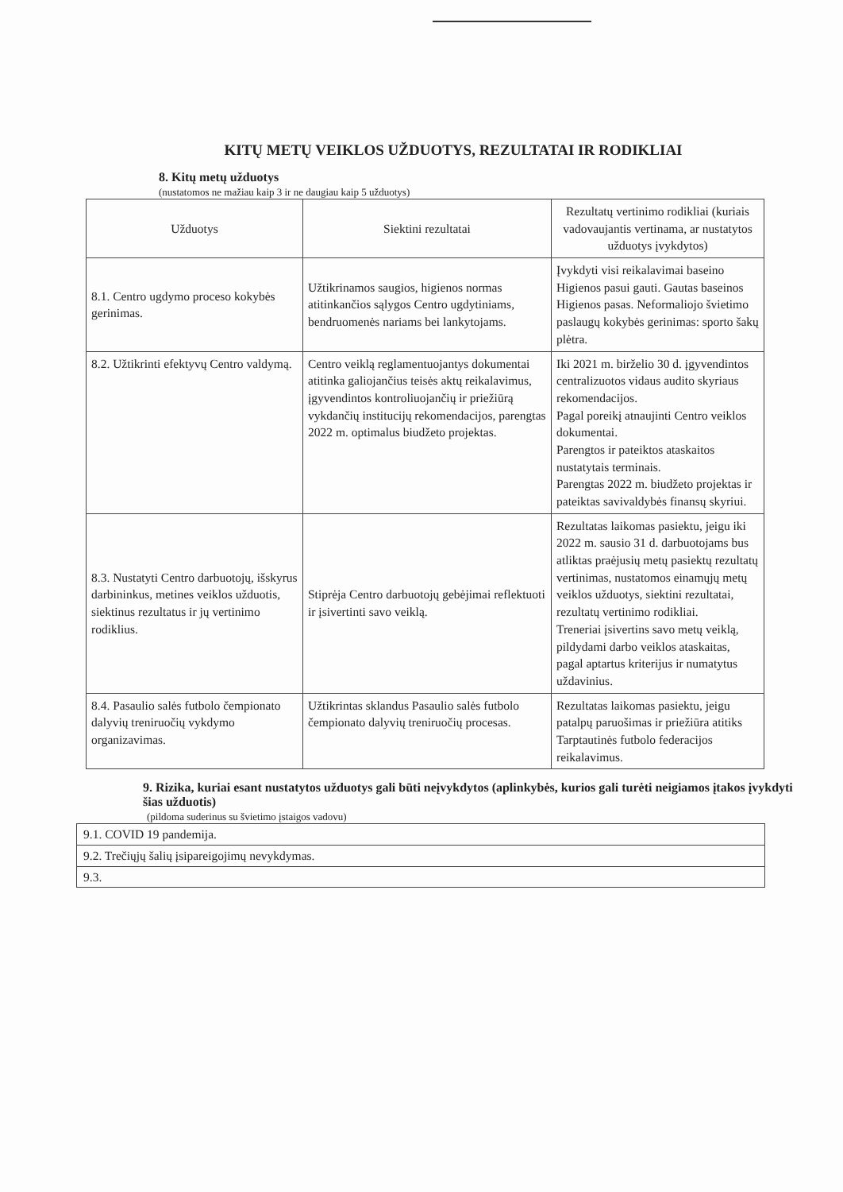KITŲ METŲ VEIKLOS UŽDUOTYS, REZULTATAI IR RODIKLIAI
8. Kitų metų užduotys
(nustatomos ne mažiau kaip 3 ir ne daugiau kaip 5 užduotys)
| Užduotys | Siektini rezultatai | Rezultatų vertinimo rodikliai (kuriais vadovaujantis vertinama, ar nustatytos užduotys įvykdytos) |
| --- | --- | --- |
| 8.1. Centro ugdymo proceso kokybės gerinimas. | Užtikrinamos saugios, higienos normas atitinkančios sąlygos Centro ugdytiniams, bendruomenės nariams bei lankytojams. | Įvykdyti visi reikalavimai baseino Higienos pasui gauti. Gautas baseinos Higienos pasas. Neformaliojo švietimo paslaugų kokybės gerinimas: sporto šakų plėtra. |
| 8.2. Užtikrinti efektyvų Centro valdymą. | Centro veiklą reglamentuojantys dokumentai atitinka galiojančius teisės aktų reikalavimus, įgyvendintos kontroliuojančių ir priežiūrą vykdančių institucijų rekomendacijos, parengtas 2022 m. optimalus biudžeto projektas. | Iki 2021 m. birželio 30 d. įgyvendintos centralizuotos vidaus audito skyriaus rekomendacijos. Pagal poreikį atnaujinti Centro veiklos dokumentai. Parengtos ir pateiktos ataskaitos nustatytais terminais. Parengtas 2022 m. biudžeto projektas ir pateiktas savivaldybės finansų skyriui. |
| 8.3. Nustatyti Centro darbuotojų, išskyrus darbininkus, metines veiklos užduotis, siektinus rezultatus ir jų vertinimo rodiklius. | Stiprėja Centro darbuotojų gebėjimai reflektuoti ir įsivertinti savo veiklą. | Rezultatas laikomas pasiektu, jeigu iki 2022 m. sausio 31 d. darbuotojams bus atliktas praėjusių metų pasiektų rezultatų vertinimas, nustatomos einamųjų metų veiklos užduotys, siektini rezultatai, rezultatų vertinimo rodikliai. Treneriai įsivertins savo metų veiklą, pildydami darbo veiklos ataskaitas, pagal aptartus kriterijus ir numatytus uždavinius. |
| 8.4. Pasaulio salės futbolo čempionato dalyvių treniruočių vykdymo organizavimas. | Užtikrintas sklandus Pasaulio salės futbolo čempionato dalyvių treniruočių procesas. | Rezultatas laikomas pasiektu, jeigu patalpų paruošimas ir priežiūra atitiks Tarptautinės futbolo federacijos reikalavimus. |
9. Rizika, kuriai esant nustatytos užduotys gali būti neįvykdytos (aplinkybės, kurios gali turėti neigiamos įtakos įvykdyti šias užduotis)
(pildoma suderinus su švietimo įstaigos vadovu)
| 9.1. COVID 19 pandemija. |
| 9.2. Trečiųjų šalių įsipareigojimų nevykdymas. |
| 9.3. |